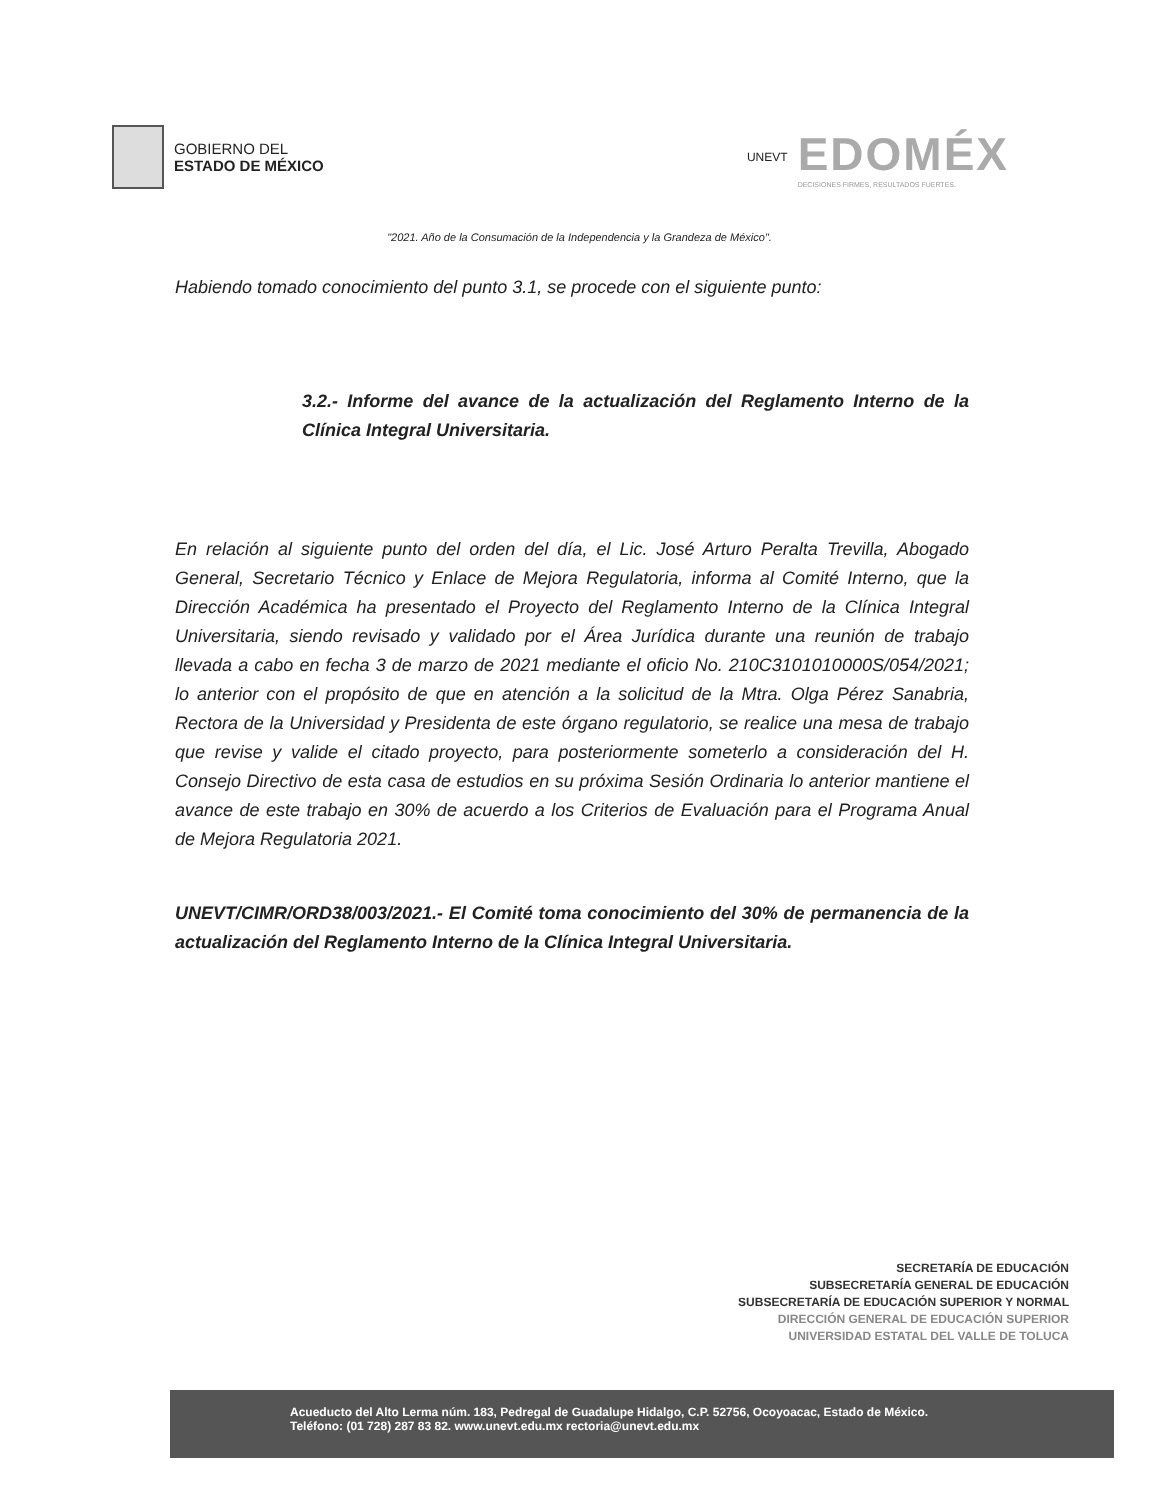GOBIERNO DEL
ESTADO DE MÉXICO
UNEVT
EDOMÉX
DECISIONES FIRMES, RESULTADOS FUERTES.
"2021. Año de la Consumación de la Independencia y la Grandeza de México".
Habiendo tomado conocimiento del punto 3.1, se procede con el siguiente punto:
3.2.- Informe del avance de la actualización del Reglamento Interno de la Clínica Integral Universitaria.
En relación al siguiente punto del orden del día, el Lic. José Arturo Peralta Trevilla, Abogado General, Secretario Técnico y Enlace de Mejora Regulatoria, informa al Comité Interno, que la Dirección Académica ha presentado el Proyecto del Reglamento Interno de la Clínica Integral Universitaria, siendo revisado y validado por el Área Jurídica durante una reunión de trabajo llevada a cabo en fecha 3 de marzo de 2021 mediante el oficio No. 210C3101010000S/054/2021; lo anterior con el propósito de que en atención a la solicitud de la Mtra. Olga Pérez Sanabria, Rectora de la Universidad y Presidenta de este órgano regulatorio, se realice una mesa de trabajo que revise y valide el citado proyecto, para posteriormente someterlo a consideración del H. Consejo Directivo de esta casa de estudios en su próxima Sesión Ordinaria lo anterior mantiene el avance de este trabajo en 30% de acuerdo a los Criterios de Evaluación para el Programa Anual de Mejora Regulatoria 2021.
UNEVT/CIMR/ORD38/003/2021.- El Comité toma conocimiento del 30% de permanencia de la actualización del Reglamento Interno de la Clínica Integral Universitaria.
SECRETARÍA DE EDUCACIÓN
SUBSECRETARÍA GENERAL DE EDUCACIÓN
SUBSECRETARÍA DE EDUCACIÓN SUPERIOR Y NORMAL
DIRECCIÓN GENERAL DE EDUCACIÓN SUPERIOR
UNIVERSIDAD ESTATAL DEL VALLE DE TOLUCA
Acueducto del Alto Lerma núm. 183, Pedregal de Guadalupe Hidalgo, C.P. 52756, Ocoyoacac, Estado de México.
Teléfono: (01 728) 287 83 82. www.unevt.edu.mx rectoria@unevt.edu.mx